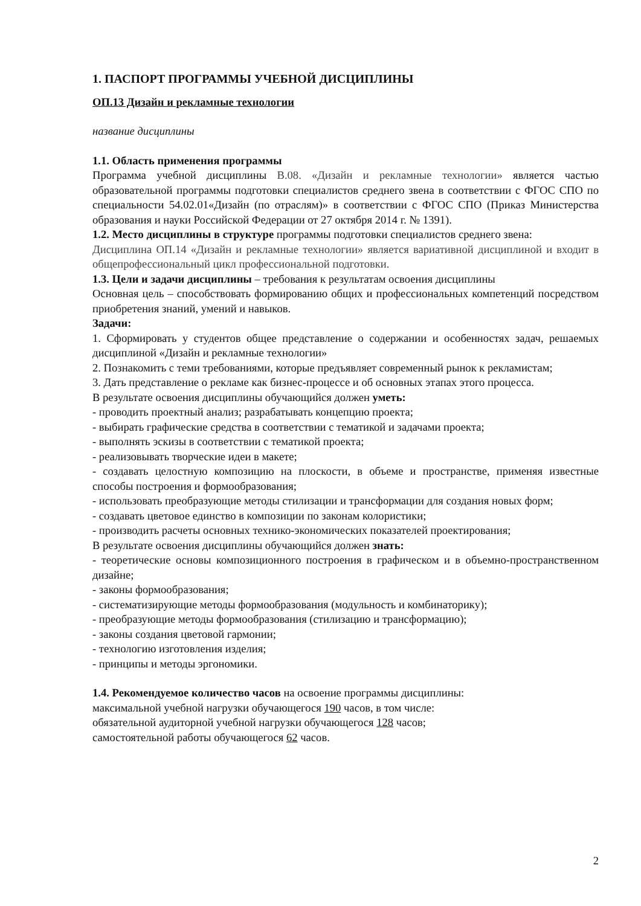1. ПАСПОРТ ПРОГРАММЫ УЧЕБНОЙ ДИСЦИПЛИНЫ
ОП.13 Дизайн и рекламные технологии
название дисциплины
1.1. Область применения программы
Программа учебной дисциплины В.08. «Дизайн и рекламные технологии» является частью образовательной программы подготовки специалистов среднего звена в соответствии с ФГОС СПО по специальности 54.02.01«Дизайн (по отраслям)» в соответствии с ФГОС СПО (Приказ Министерства образования и науки Российской Федерации от 27 октября 2014 г. № 1391).
1.2. Место дисциплины в структуре программы подготовки специалистов среднего звена:
Дисциплина ОП.14 «Дизайн и рекламные технологии» является вариативной дисциплиной и входит в общепрофессиональный цикл профессиональной подготовки.
1.3. Цели и задачи дисциплины – требования к результатам освоения дисциплины
Основная цель – способствовать формированию общих и профессиональных компетенций посредством приобретения знаний, умений и навыков.
Задачи:
1. Сформировать у студентов общее представление о содержании и особенностях задач, решаемых дисциплиной «Дизайн и рекламные технологии»
2. Познакомить с теми требованиями, которые предъявляет современный рынок к рекламистам;
3. Дать представление о рекламе как бизнес-процессе и об основных этапах этого процесса.
В результате освоения дисциплины обучающийся должен уметь:
- проводить проектный анализ; разрабатывать концепцию проекта;
- выбирать графические средства в соответствии с тематикой и задачами проекта;
- выполнять эскизы в соответствии с тематикой проекта;
- реализовывать творческие идеи в макете;
- создавать целостную композицию на плоскости, в объеме и пространстве, применяя известные способы построения и формообразования;
- использовать преобразующие методы стилизации и трансформации для создания новых форм;
- создавать цветовое единство в композиции по законам колористики;
- производить расчеты основных технико-экономических показателей проектирования;
В результате освоения дисциплины обучающийся должен знать:
- теоретические основы композиционного построения в графическом и в объемно-пространственном дизайне;
- законы формообразования;
- систематизирующие методы формообразования (модульность и комбинаторику);
- преобразующие методы формообразования (стилизацию и трансформацию);
- законы создания цветовой гармонии;
- технологию изготовления изделия;
- принципы и методы эргономики.
1.4. Рекомендуемое количество часов на освоение программы дисциплины:
максимальной учебной нагрузки обучающегося 190 часов, в том числе:
обязательной аудиторной учебной нагрузки обучающегося 128 часов;
самостоятельной работы обучающегося 62 часов.
2